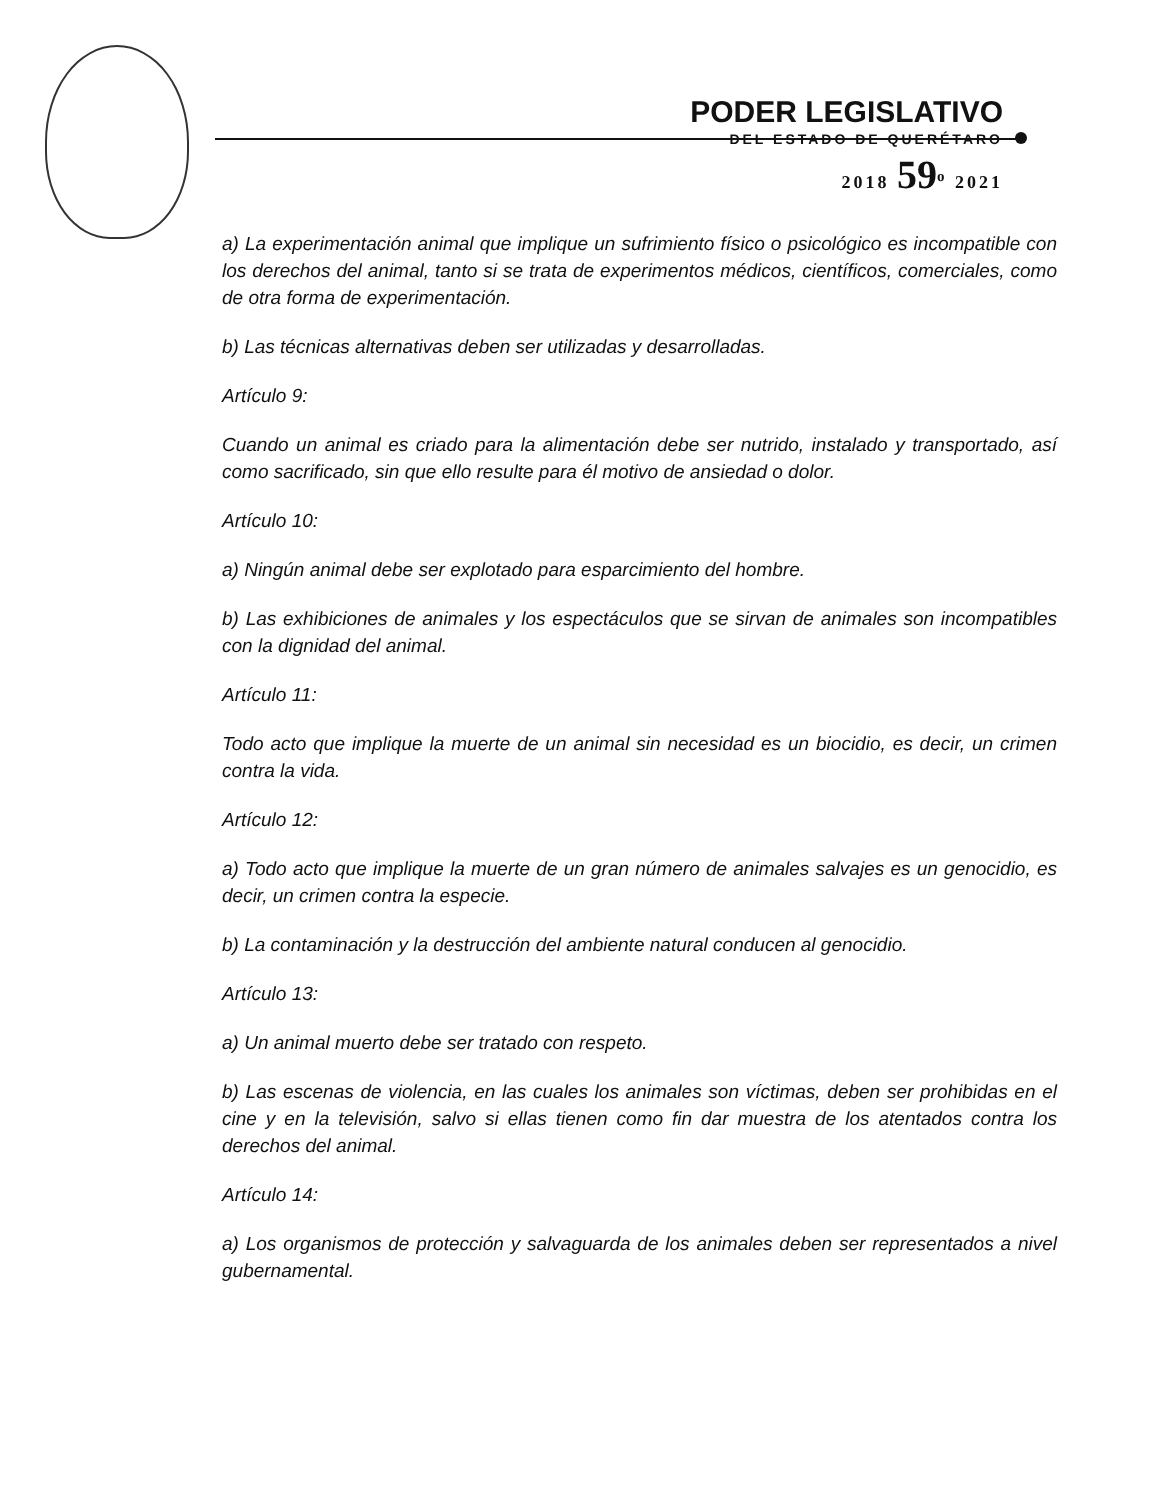PODER LEGISLATIVO
DEL ESTADO DE QUERÉTARO
2018 59<sup>o</sup> 2021
a) La experimentación animal que implique un sufrimiento físico o psicológico es incompatible con los derechos del animal, tanto si se trata de experimentos médicos, científicos, comerciales, como de otra forma de experimentación.
b) Las técnicas alternativas deben ser utilizadas y desarrolladas.
Artículo 9:
Cuando un animal es criado para la alimentación debe ser nutrido, instalado y transportado, así como sacrificado, sin que ello resulte para él motivo de ansiedad o dolor.
Artículo 10:
a) Ningún animal debe ser explotado para esparcimiento del hombre.
b) Las exhibiciones de animales y los espectáculos que se sirvan de animales son incompatibles con la dignidad del animal.
Artículo 11:
Todo acto que implique la muerte de un animal sin necesidad es un biocidio, es decir, un crimen contra la vida.
Artículo 12:
a) Todo acto que implique la muerte de un gran número de animales salvajes es un genocidio, es decir, un crimen contra la especie.
b) La contaminación y la destrucción del ambiente natural conducen al genocidio.
Artículo 13:
a) Un animal muerto debe ser tratado con respeto.
b) Las escenas de violencia, en las cuales los animales son víctimas, deben ser prohibidas en el cine y en la televisión, salvo si ellas tienen como fin dar muestra de los atentados contra los derechos del animal.
Artículo 14:
a) Los organismos de protección y salvaguarda de los animales deben ser representados a nivel gubernamental.